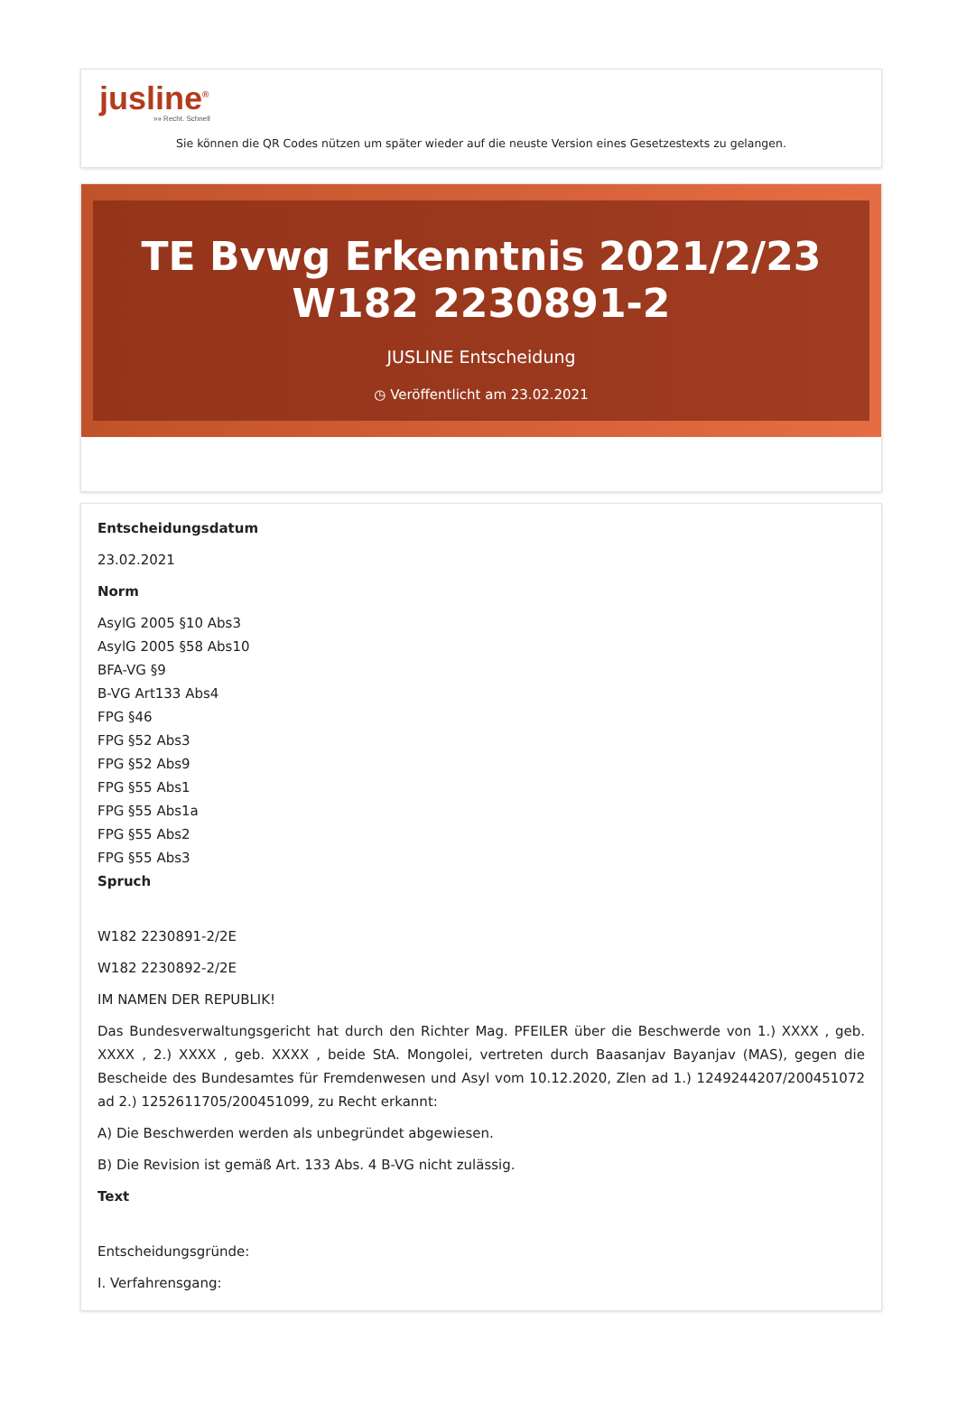jusline<sup>®</sup>
»» Recht. Schnell
Sie können die QR Codes nützen um später wieder auf die neuste Version eines Gesetzestexts zu gelangen.
TE Bvwg Erkenntnis 2021/2/23 W182 2230891-2
JUSLINE Entscheidung
◷ Veröffentlicht am 23.02.2021
Entscheidungsdatum
23.02.2021
Norm
AsylG 2005 §10 Abs3
AsylG 2005 §58 Abs10
BFA-VG §9
B-VG Art133 Abs4
FPG §46
FPG §52 Abs3
FPG §52 Abs9
FPG §55 Abs1
FPG §55 Abs1a
FPG §55 Abs2
FPG §55 Abs3
Spruch
W182 2230891-2/2E
W182 2230892-2/2E
IM NAMEN DER REPUBLIK!
Das Bundesverwaltungsgericht hat durch den Richter Mag. PFEILER über die Beschwerde von 1.) XXXX , geb. XXXX , 2.) XXXX , geb. XXXX , beide StA. Mongolei, vertreten durch Baasanjav Bayanjav (MAS), gegen die Bescheide des Bundesamtes für Fremdenwesen und Asyl vom 10.12.2020, Zlen ad 1.) 1249244207/200451072 ad 2.) 1252611705/200451099, zu Recht erkannt:
A) Die Beschwerden werden als unbegründet abgewiesen.
B) Die Revision ist gemäß Art. 133 Abs. 4 B-VG nicht zulässig.
Text
Entscheidungsgründe:
I. Verfahrensgang: